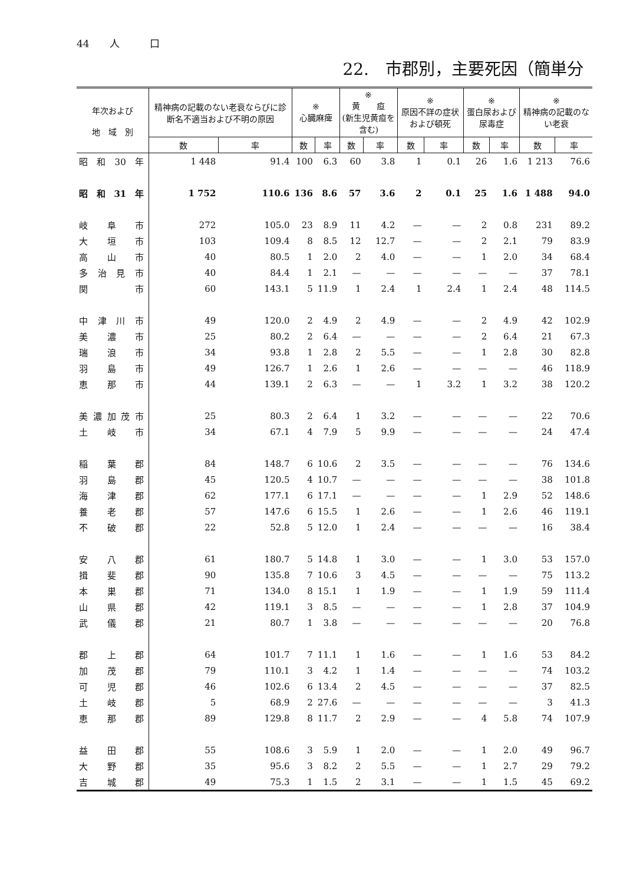44　　人　　　口
22.　市郡別，主要死因（簡単分
| 年次および 地 域 別 | 精神病の記載のない老衰ならびに診断名不適当および不明の原因 | | ※ 心臓麻痺 | | ※ 黄 疸 (新生児黄疸を含む) | | ※ 原因不詳の症状および頓死 | | ※ 蛋白尿および尿毒症 | | ※ 精神病の記載のない老衰 | |
| --- | --- | --- | --- | --- | --- | --- | --- | --- | --- | --- | --- | --- |
| | 数 | 率 | 数 | 率 | 数 | 率 | 数 | 率 | 数 | 率 | 数 | 率 |
| 昭和30年 | 1 448 | 91.4 | 100 | 6.3 | 60 | 3.8 | 1 | 0.1 | 26 | 1.6 | 1 213 | 76.6 |
| 昭和31年 | 1 752 | 110.6 | 136 | 8.6 | 57 | 3.6 | 2 | 0.1 | 25 | 1.6 | 1 488 | 94.0 |
| 岐阜市 | 272 | 105.0 | 23 | 8.9 | 11 | 4.2 | — | — | 2 | 0.8 | 231 | 89.2 |
| 大垣市 | 103 | 109.4 | 8 | 8.5 | 12 | 12.7 | — | — | 2 | 2.1 | 79 | 83.9 |
| 高山市 | 40 | 80.5 | 1 | 2.0 | 2 | 4.0 | — | — | 1 | 2.0 | 34 | 68.4 |
| 多治見市 | 40 | 84.4 | 1 | 2.1 | — | — | — | — | — | — | 37 | 78.1 |
| 関 市 | 60 | 143.1 | 5 | 11.9 | 1 | 2.4 | 1 | 2.4 | 1 | 2.4 | 48 | 114.5 |
| 中津川市 | 49 | 120.0 | 2 | 4.9 | 2 | 4.9 | — | — | 2 | 4.9 | 42 | 102.9 |
| 美濃市 | 25 | 80.2 | 2 | 6.4 | — | — | — | — | 2 | 6.4 | 21 | 67.3 |
| 瑞浪市 | 34 | 93.8 | 1 | 2.8 | 2 | 5.5 | — | — | 1 | 2.8 | 30 | 82.8 |
| 羽島市 | 49 | 126.7 | 1 | 2.6 | 1 | 2.6 | — | — | — | — | 46 | 118.9 |
| 恵那市 | 44 | 139.1 | 2 | 6.3 | — | — | 1 | 3.2 | 1 | 3.2 | 38 | 120.2 |
| 美濃加茂市 | 25 | 80.3 | 2 | 6.4 | 1 | 3.2 | — | — | — | — | 22 | 70.6 |
| 土岐市 | 34 | 67.1 | 4 | 7.9 | 5 | 9.9 | — | — | — | — | 24 | 47.4 |
| 稲葉郡 | 84 | 148.7 | 6 | 10.6 | 2 | 3.5 | — | — | — | — | 76 | 134.6 |
| 羽島郡 | 45 | 120.5 | 4 | 10.7 | — | — | — | — | — | — | 38 | 101.8 |
| 海津郡 | 62 | 177.1 | 6 | 17.1 | — | — | — | — | 1 | 2.9 | 52 | 148.6 |
| 養老郡 | 57 | 147.6 | 6 | 15.5 | 1 | 2.6 | — | — | 1 | 2.6 | 46 | 119.1 |
| 不破郡 | 22 | 52.8 | 5 | 12.0 | 1 | 2.4 | — | — | — | — | 16 | 38.4 |
| 安八郡 | 61 | 180.7 | 5 | 14.8 | 1 | 3.0 | — | — | 1 | 3.0 | 53 | 157.0 |
| 揖斐郡 | 90 | 135.8 | 7 | 10.6 | 3 | 4.5 | — | — | — | — | 75 | 113.2 |
| 本巣郡 | 71 | 134.0 | 8 | 15.1 | 1 | 1.9 | — | — | 1 | 1.9 | 59 | 111.4 |
| 山県郡 | 42 | 119.1 | 3 | 8.5 | — | — | — | — | 1 | 2.8 | 37 | 104.9 |
| 武儀郡 | 21 | 80.7 | 1 | 3.8 | — | — | — | — | — | — | 20 | 76.8 |
| 郡上郡 | 64 | 101.7 | 7 | 11.1 | 1 | 1.6 | — | — | 1 | 1.6 | 53 | 84.2 |
| 加茂郡 | 79 | 110.1 | 3 | 4.2 | 1 | 1.4 | — | — | — | — | 74 | 103.2 |
| 可児郡 | 46 | 102.6 | 6 | 13.4 | 2 | 4.5 | — | — | — | — | 37 | 82.5 |
| 土岐郡 | 5 | 68.9 | 2 | 27.6 | — | — | — | — | — | — | 3 | 41.3 |
| 恵那郡 | 89 | 129.8 | 8 | 11.7 | 2 | 2.9 | — | — | 4 | 5.8 | 74 | 107.9 |
| 益田郡 | 55 | 108.6 | 3 | 5.9 | 1 | 2.0 | — | — | 1 | 2.0 | 49 | 96.7 |
| 大野郡 | 35 | 95.6 | 3 | 8.2 | 2 | 5.5 | — | — | 1 | 2.7 | 29 | 79.2 |
| 吉城郡 | 49 | 75.3 | 1 | 1.5 | 2 | 3.1 | — | — | 1 | 1.5 | 45 | 69.2 |